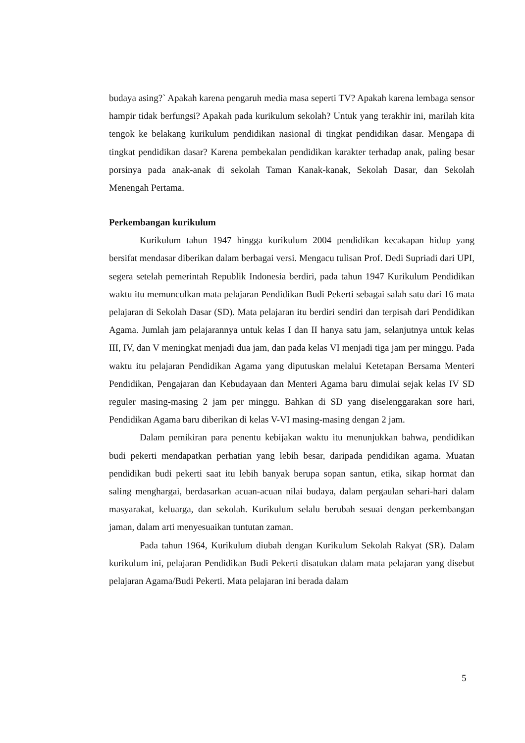budaya asing?` Apakah karena pengaruh media masa seperti TV? Apakah karena lembaga sensor hampir tidak berfungsi? Apakah pada kurikulum sekolah? Untuk yang terakhir ini, marilah kita tengok ke belakang kurikulum pendidikan nasional di tingkat pendidikan dasar. Mengapa di tingkat pendidikan dasar? Karena pembekalan pendidikan karakter terhadap anak, paling besar porsinya pada anak-anak di sekolah Taman Kanak-kanak, Sekolah Dasar, dan Sekolah Menengah Pertama.
Perkembangan kurikulum
Kurikulum tahun 1947 hingga kurikulum 2004 pendidikan kecakapan hidup yang bersifat mendasar diberikan dalam berbagai versi. Mengacu tulisan Prof. Dedi Supriadi dari UPI, segera setelah pemerintah Republik Indonesia berdiri, pada tahun 1947 Kurikulum Pendidikan waktu itu memunculkan mata pelajaran Pendidikan Budi Pekerti sebagai salah satu dari 16 mata pelajaran di Sekolah Dasar (SD). Mata pelajaran itu berdiri sendiri dan terpisah dari Pendidikan Agama. Jumlah jam pelajarannya untuk kelas I dan II hanya satu jam, selanjutnya untuk kelas III, IV, dan V meningkat menjadi dua jam, dan pada kelas VI menjadi tiga jam per minggu. Pada waktu itu pelajaran Pendidikan Agama yang diputuskan melalui Ketetapan Bersama Menteri Pendidikan, Pengajaran dan Kebudayaan dan Menteri Agama baru dimulai sejak kelas IV SD reguler masing-masing 2 jam per minggu. Bahkan di SD yang diselenggarakan sore hari, Pendidikan Agama baru diberikan di kelas V-VI masing-masing dengan 2 jam.
Dalam pemikiran para penentu kebijakan waktu itu menunjukkan bahwa, pendidikan budi pekerti mendapatkan perhatian yang lebih besar, daripada pendidikan agama. Muatan pendidikan budi pekerti saat itu lebih banyak berupa sopan santun, etika, sikap hormat dan saling menghargai, berdasarkan acuan-acuan nilai budaya, dalam pergaulan sehari-hari dalam masyarakat, keluarga, dan sekolah. Kurikulum selalu berubah sesuai dengan perkembangan jaman, dalam arti menyesuaikan tuntutan zaman.
Pada tahun 1964, Kurikulum diubah dengan Kurikulum Sekolah Rakyat (SR). Dalam kurikulum ini, pelajaran Pendidikan Budi Pekerti disatukan dalam mata pelajaran yang disebut pelajaran Agama/Budi Pekerti. Mata pelajaran ini berada dalam
5